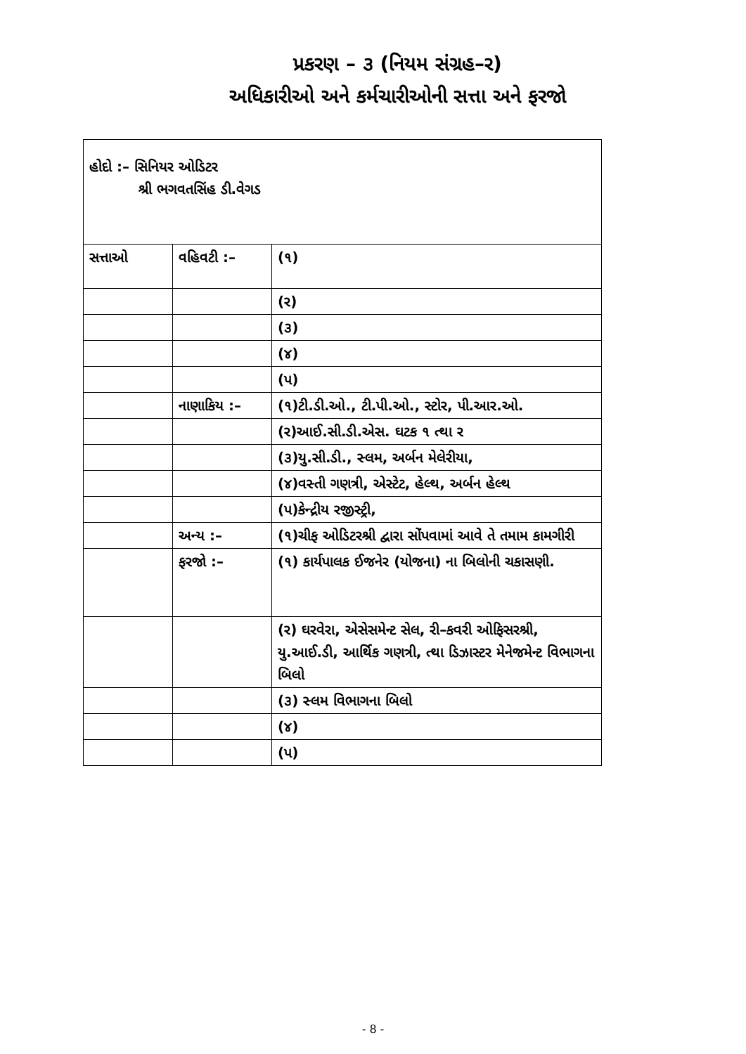પ્રકરણ – ૩ (નિયમ સંગ્રહ–ર)
અધિકારીઓ અને કર્મચારીઓની સત્તા અને ફરજો
| હોદો :– સિનિયર ઓડિટર શ્રી ભગવતસિંહ ડી.વેગડ | | |
| સત્તાઓ | વહિવટી :– | (૧) |
| | | (ર) |
| | | (૩) |
| | | (૪) |
| | | (પ) |
| | નાણાકિય :– | (૧)ટી.ડી.ઓ., ટી.પી.ઓ., સ્ટોર, પી.આર.ઓ. |
| | | (ર)આઈ.સી.ડી.એસ. ઘટક ૧ ત્થા ર |
| | | (૩)યુ.સી.ડી., સ્લમ, અર્બન મેલેરીયા, |
| | | (૪)વસ્તી ગણત્રી, એસ્ટેટ, હેલ્થ, અર્બન હેલ્થ |
| | | (પ)કેન્દ્રીય રજીસ્ટ્રી, |
| | અન્ય :– | (૧)ચીફ ઓડિટરશ્રી દ્વારા સોંપવામાં આવે તે તમામ કામગીરી |
| | ફરજો :– | (૧) કાર્યપાલક ઈજનેર (યોજના) ના બિલોની ચકાસણી. |
| | | (ર) ઘરવેરા, એસેસમેન્ટ સેલ, રી–કવરી ઓફિસરશ્રી, યુ.આઈ.ડી, આર્થિક ગણત્રી, ત્થા ડિઝાસ્ટર મેનેજમેન્ટ વિભાગના બિલો |
| | | (૩) સ્લમ વિભાગના બિલો |
| | | (૪) |
| | | (પ) |
- 8 -